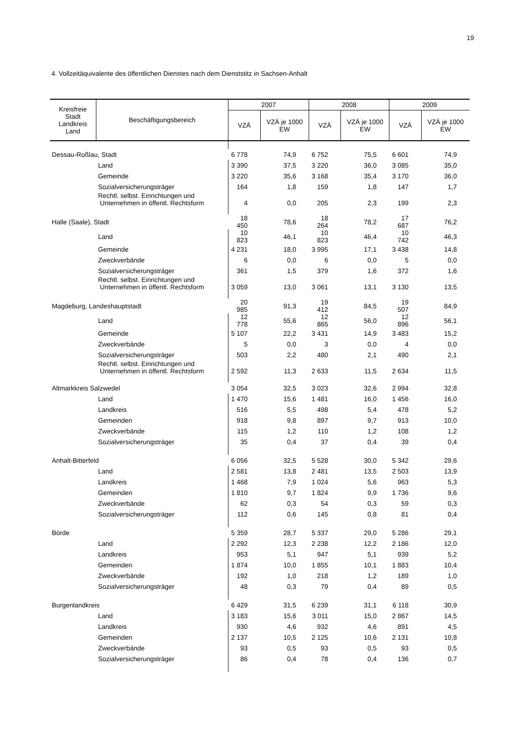19
4. Vollzeitäquivalente des öffentlichen Dienstes nach dem Dienststitz in Sachsen-Anhalt
| Kreisfreie Stadt Landkreis Land | Beschäftigungsbereich | 2007 | | 2008 | | 2009 | |
| --- | --- | --- | --- | --- | --- | --- | --- |
| | | VZÄ | VZÄ je 1000 EW | VZÄ | VZÄ je 1000 EW | VZÄ | VZÄ je 1000 EW |
| Dessau-Roßlau, Stadt | | 6 778 | 74,9 | 6 752 | 75,5 | 6 601 | 74,9 |
| | Land | 3 390 | 37,5 | 3 220 | 36,0 | 3 085 | 35,0 |
| | Gemeinde | 3 220 | 35,6 | 3 168 | 35,4 | 3 170 | 36,0 |
| | Sozialversicherungsträger | 164 | 1,8 | 159 | 1,8 | 147 | 1,7 |
| | Rechtl. selbst. Einrichtungen und Unternehmen in öffentl. Rechtsform | 4 | 0,0 | 205 | 2,3 | 199 | 2,3 |
| Halle (Saale), Stadt | | 18 450 | 78,6 | 18 264 | 78,2 | 17 687 | 76,2 |
| | Land | 10 823 | 46,1 | 10 823 | 46,4 | 10 742 | 46,3 |
| | Gemeinde | 4 231 | 18,0 | 3 995 | 17,1 | 3 438 | 14,8 |
| | Zweckverbände | 6 | 0,0 | 6 | 0,0 | 5 | 0,0 |
| | Sozialversicherungsträger | 361 | 1,5 | 379 | 1,6 | 372 | 1,6 |
| | Rechtl. selbst. Einrichtungen und Unternehmen in öffentl. Rechtsform | 3 059 | 13,0 | 3 061 | 13,1 | 3 130 | 13,5 |
| Magdeburg, Landeshauptstadt | | 20 985 | 91,3 | 19 412 | 84,5 | 19 507 | 84,9 |
| | Land | 12 778 | 55,6 | 12 865 | 56,0 | 12 896 | 56,1 |
| | Gemeinde | 5 107 | 22,2 | 3 431 | 14,9 | 3 483 | 15,2 |
| | Zweckverbände | 5 | 0,0 | 3 | 0,0 | 4 | 0,0 |
| | Sozialversicherungsträger | 503 | 2,2 | 480 | 2,1 | 490 | 2,1 |
| | Rechtl. selbst. Einrichtungen und Unternehmen in öffentl. Rechtsform | 2 592 | 11,3 | 2 633 | 11,5 | 2 634 | 11,5 |
| Altmarkkreis Salzwedel | | 3 054 | 32,5 | 3 023 | 32,6 | 2 994 | 32,8 |
| | Land | 1 470 | 15,6 | 1 481 | 16,0 | 1 456 | 16,0 |
| | Landkreis | 516 | 5,5 | 498 | 5,4 | 478 | 5,2 |
| | Gemeinden | 918 | 9,8 | 897 | 9,7 | 913 | 10,0 |
| | Zweckverbände | 115 | 1,2 | 110 | 1,2 | 108 | 1,2 |
| | Sozialversicherungsträger | 35 | 0,4 | 37 | 0,4 | 39 | 0,4 |
| Anhalt-Bitterfeld | | 6 056 | 32,5 | 5 528 | 30,0 | 5 342 | 29,6 |
| | Land | 2 581 | 13,8 | 2 481 | 13,5 | 2 503 | 13,9 |
| | Landkreis | 1 468 | 7,9 | 1 024 | 5,6 | 963 | 5,3 |
| | Gemeinden | 1 810 | 9,7 | 1 824 | 9,9 | 1 736 | 9,6 |
| | Zweckverbände | 62 | 0,3 | 54 | 0,3 | 59 | 0,3 |
| | Sozialversicherungsträger | 112 | 0,6 | 145 | 0,8 | 81 | 0,4 |
| Börde | | 5 359 | 28,7 | 5 337 | 29,0 | 5 286 | 29,1 |
| | Land | 2 292 | 12,3 | 2 238 | 12,2 | 2 186 | 12,0 |
| | Landkreis | 953 | 5,1 | 947 | 5,1 | 939 | 5,2 |
| | Gemeinden | 1 874 | 10,0 | 1 855 | 10,1 | 1 883 | 10,4 |
| | Zweckverbände | 192 | 1,0 | 218 | 1,2 | 189 | 1,0 |
| | Sozialversicherungsträger | 48 | 0,3 | 79 | 0,4 | 89 | 0,5 |
| Burgenlandkreis | | 6 429 | 31,5 | 6 239 | 31,1 | 6 118 | 30,9 |
| | Land | 3 183 | 15,6 | 3 011 | 15,0 | 2 867 | 14,5 |
| | Landkreis | 930 | 4,6 | 932 | 4,6 | 891 | 4,5 |
| | Gemeinden | 2 137 | 10,5 | 2 125 | 10,6 | 2 131 | 10,8 |
| | Zweckverbände | 93 | 0,5 | 93 | 0,5 | 93 | 0,5 |
| | Sozialversicherungsträger | 86 | 0,4 | 78 | 0,4 | 136 | 0,7 |